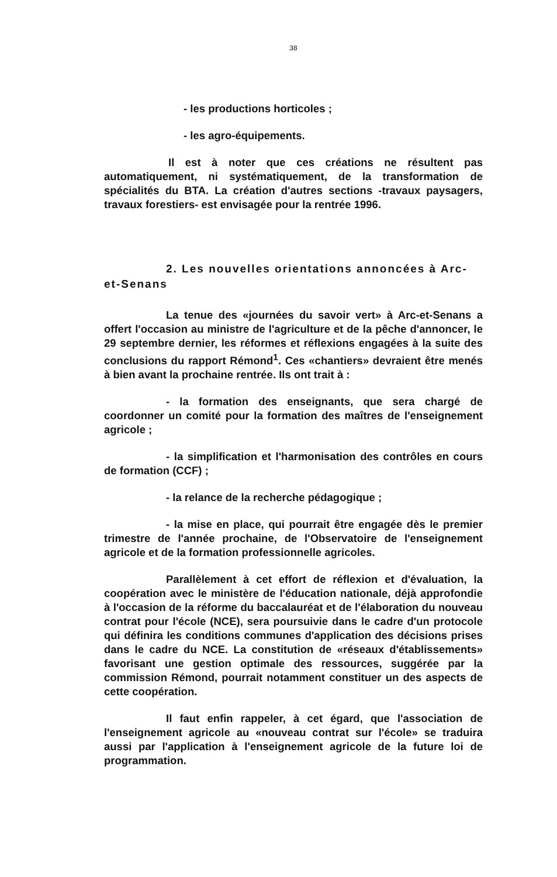38
- les productions horticoles ;
- les agro-équipements.
Il est à noter que ces créations ne résultent pas automatiquement, ni systématiquement, de la transformation de spécialités du BTA. La création d'autres sections -travaux paysagers, travaux forestiers- est envisagée pour la rentrée 1996.
2. Les nouvelles orientations annoncées à Arc-et-Senans
La tenue des «journées du savoir vert» à Arc-et-Senans a offert l'occasion au ministre de l'agriculture et de la pêche d'annoncer, le 29 septembre dernier, les réformes et réflexions engagées à la suite des conclusions du rapport Rémond<sup>1</sup>. Ces «chantiers» devraient être menés à bien avant la prochaine rentrée. Ils ont trait à :
- la formation des enseignants, que sera chargé de coordonner un comité pour la formation des maîtres de l'enseignement agricole ;
- la simplification et l'harmonisation des contrôles en cours de formation (CCF) ;
- la relance de la recherche pédagogique ;
- la mise en place, qui pourrait être engagée dès le premier trimestre de l'année prochaine, de l'Observatoire de l'enseignement agricole et de la formation professionnelle agricoles.
Parallèlement à cet effort de réflexion et d'évaluation, la coopération avec le ministère de l'éducation nationale, déjà approfondie à l'occasion de la réforme du baccalauréat et de l'élaboration du nouveau contrat pour l'école (NCE), sera poursuivie dans le cadre d'un protocole qui définira les conditions communes d'application des décisions prises dans le cadre du NCE. La constitution de «réseaux d'établissements» favorisant une gestion optimale des ressources, suggérée par la commission Rémond, pourrait notamment constituer un des aspects de cette coopération.
Il faut enfin rappeler, à cet égard, que l'association de l'enseignement agricole au «nouveau contrat sur l'école» se traduira aussi par l'application à l'enseignement agricole de la future loi de programmation.